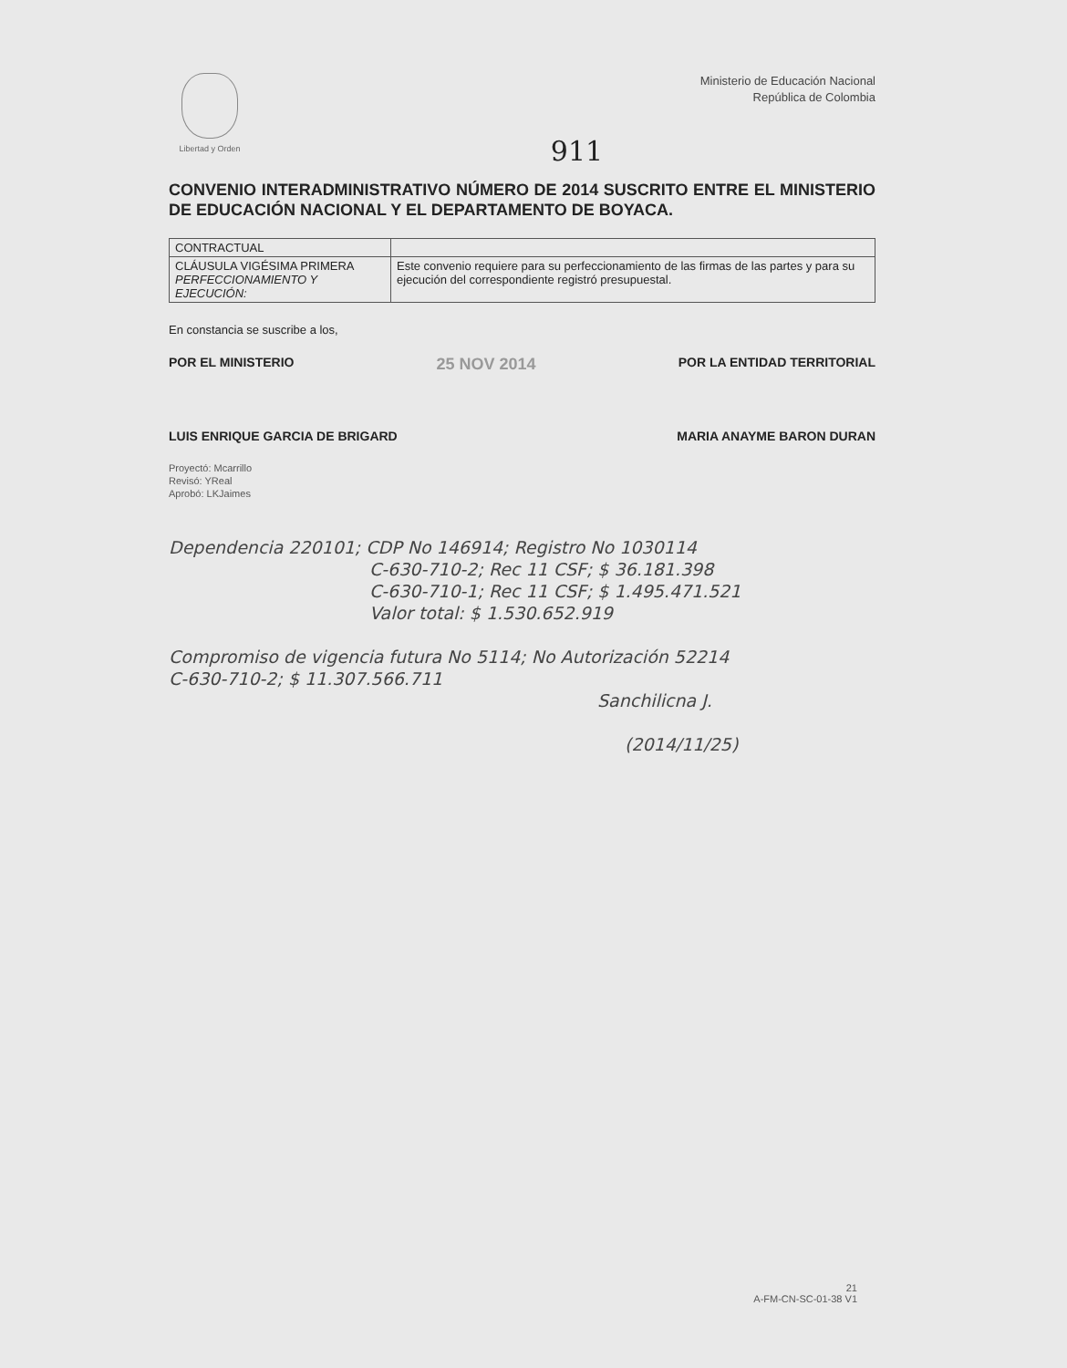Libertad y Orden
Ministerio de Educación Nacional
República de Colombia
911
CONVENIO INTERADMINISTRATIVO NÚMERO DE 2014 SUSCRITO ENTRE EL MINISTERIO DE EDUCACIÓN NACIONAL Y EL DEPARTAMENTO DE BOYACA.
| CONTRACTUAL | |
| CLÁUSULA VIGÉSIMA PRIMERA PERFECCIONAMIENTO Y EJECUCIÓN: | Este convenio requiere para su perfeccionamiento de las firmas de las partes y para su ejecución del correspondiente registró presupuestal. |
En constancia se suscribe a los,
POR EL MINISTERIO 25 NOV 2014 POR LA ENTIDAD TERRITORIAL
LUIS ENRIQUE GARCIA DE BRIGARD MARIA ANAYME BARON DURAN
Proyectó: Mcarrillo
Revisó: YReal
Aprobó: LKJaimes
Dependencia 220101; CDP No 146914; Registro No 1030114
C-630-710-2; Rec 11 CSF; $ 36.181.398
C-630-710-1; Rec 11 CSF; $ 1.495.471.521
Valor total: $ 1.530.652.919
Compromiso de vigencia futura No 5114; No Autorización 52214
C-630-710-2; $ 11.307.566.711
Sanchilicna J.
(2014/11/25)
21
A-FM-CN-SC-01-38 V1